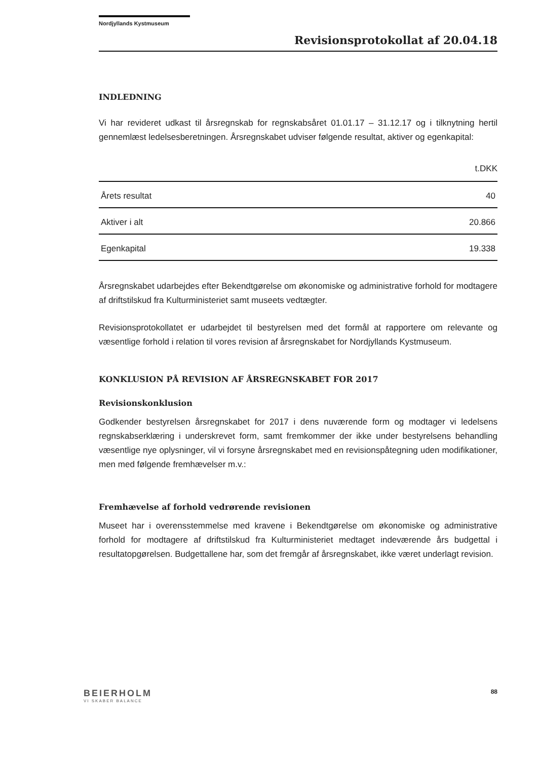Nordjyllands Kystmuseum
Revisionsprotokollat af 20.04.18
INDLEDNING
Vi har revideret udkast til årsregnskab for regnskabsåret 01.01.17 – 31.12.17 og i tilknytning hertil gennemlæst ledelsesberetningen. Årsregnskabet udviser følgende resultat, aktiver og egenkapital:
| | t.DKK |
| --- | --- |
| Årets resultat | 40 |
| Aktiver i alt | 20.866 |
| Egenkapital | 19.338 |
Årsregnskabet udarbejdes efter Bekendtgørelse om økonomiske og administrative forhold for modtagere af driftstilskud fra Kulturministeriet samt museets vedtægter.
Revisionsprotokollatet er udarbejdet til bestyrelsen med det formål at rapportere om relevante og væsentlige forhold i relation til vores revision af årsregnskabet for Nordjyllands Kystmuseum.
KONKLUSION PÅ REVISION AF ÅRSREGNSKABET FOR 2017
Revisionskonklusion
Godkender bestyrelsen årsregnskabet for 2017 i dens nuværende form og modtager vi ledelsens regnskabserklæring i underskrevet form, samt fremkommer der ikke under bestyrelsens behandling væsentlige nye oplysninger, vil vi forsyne årsregnskabet med en revisionspåtegning uden modifikationer, men med følgende fremhævelser m.v.:
Fremhævelse af forhold vedrørende revisionen
Museet har i overensstemmelse med kravene i Bekendtgørelse om økonomiske og administrative forhold for modtagere af driftstilskud fra Kulturministeriet medtaget indeværende års budgettal i resultatopgørelsen. Budgettallene har, som det fremgår af årsregnskabet, ikke været underlagt revision.
BEIERHOLM
VI SKABER BALANCE
88